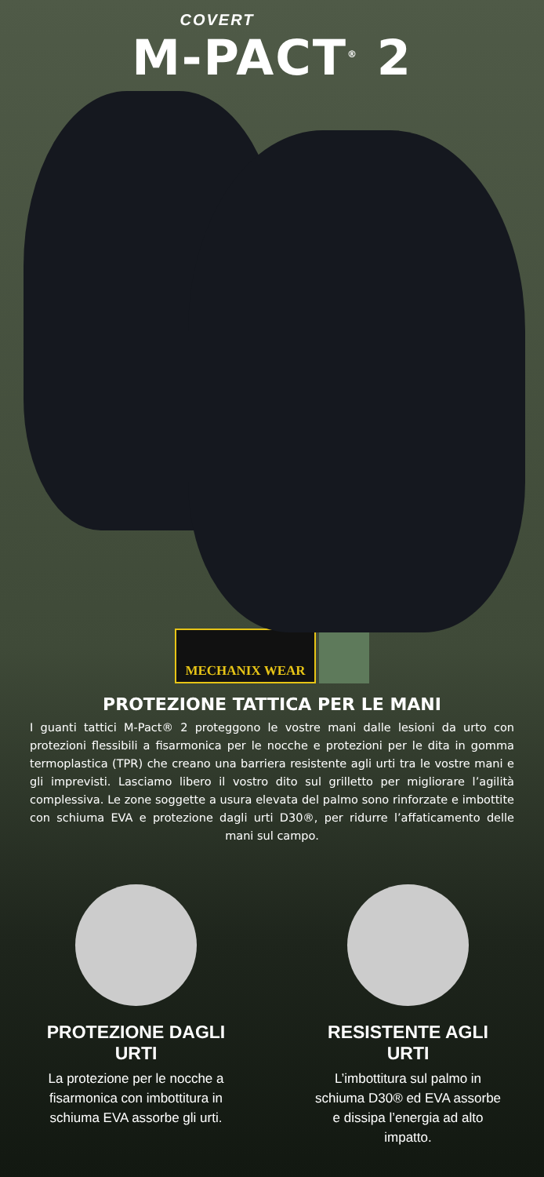COVERT
M-PACT<sup>®</sup> 2
MECHANIX WEAR
PROTEZIONE TATTICA PER LE MANI
I guanti tattici M-Pact® 2 proteggono le vostre mani dalle lesioni da urto con protezioni flessibili a fisarmonica per le nocche e protezioni per le dita in gomma termoplastica (TPR) che creano una barriera resistente agli urti tra le vostre mani e gli imprevisti. Lasciamo libero il vostro dito sul grilletto per migliorare l’agilità complessiva. Le zone soggette a usura elevata del palmo sono rinforzate e imbottite con schiuma EVA e protezione dagli urti D30®, per ridurre l’affaticamento delle mani sul campo.
PROTEZIONE DAGLI URTI
La protezione per le nocche a fisarmonica con imbottitura in schiuma EVA assorbe gli urti.
RESISTENTE AGLI URTI
L’imbottitura sul palmo in schiuma D30® ed EVA assorbe e dissipa l’energia ad alto impatto.